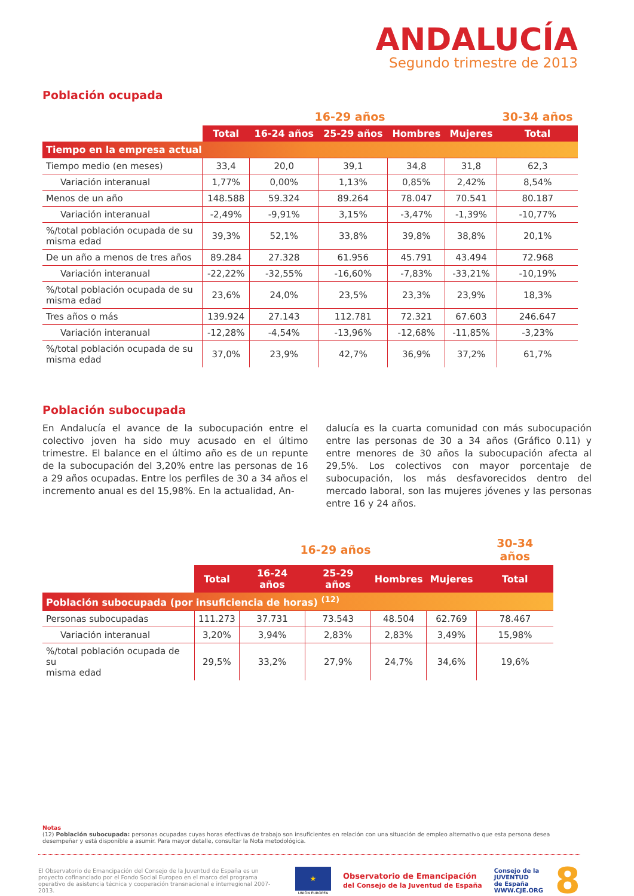ANDALUCÍA
Segundo trimestre de 2013
Población ocupada
| | 16-29 años | | | | | 30-34 años |
| --- | --- | --- | --- | --- | --- | --- |
| | Total | 16-24 años | 25-29 años | Hombres | Mujeres | Total |
| Tiempo en la empresa actual | | | | | | |
| Tiempo medio (en meses) | 33,4 | 20,0 | 39,1 | 34,8 | 31,8 | 62,3 |
| Variación interanual | 1,77% | 0,00% | 1,13% | 0,85% | 2,42% | 8,54% |
| Menos de un año | 148.588 | 59.324 | 89.264 | 78.047 | 70.541 | 80.187 |
| Variación interanual | -2,49% | -9,91% | 3,15% | -3,47% | -1,39% | -10,77% |
| %/total población ocupada de su misma edad | 39,3% | 52,1% | 33,8% | 39,8% | 38,8% | 20,1% |
| De un año a menos de tres años | 89.284 | 27.328 | 61.956 | 45.791 | 43.494 | 72.968 |
| Variación interanual | -22,22% | -32,55% | -16,60% | -7,83% | -33,21% | -10,19% |
| %/total población ocupada de su misma edad | 23,6% | 24,0% | 23,5% | 23,3% | 23,9% | 18,3% |
| Tres años o más | 139.924 | 27.143 | 112.781 | 72.321 | 67.603 | 246.647 |
| Variación interanual | -12,28% | -4,54% | -13,96% | -12,68% | -11,85% | -3,23% |
| %/total población ocupada de su misma edad | 37,0% | 23,9% | 42,7% | 36,9% | 37,2% | 61,7% |
Población subocupada
En Andalucía el avance de la subocupación entre el colectivo joven ha sido muy acusado en el último trimestre. El balance en el último año es de un repunte de la subocupación del 3,20% entre las personas de 16 a 29 años ocupadas. Entre los perfiles de 30 a 34 años el incremento anual es del 15,98%. En la actualidad, An-
dalucía es la cuarta comunidad con más subocupación entre las personas de 30 a 34 años (Gráfico 0.11) y entre menores de 30 años la subocupación afecta al 29,5%. Los colectivos con mayor porcentaje de subocupación, los más desfavorecidos dentro del mercado laboral, son las mujeres jóvenes y las personas entre 16 y 24 años.
| | 16-29 años | | | | | 30-34 años |
| --- | --- | --- | --- | --- | --- | --- |
| | Total | 16-24 años | 25-29 años | Hombres | Mujeres | Total |
| Población subocupada (por insuficiencia de horas) <sup>(12)</sup> | | | | | | |
| Personas subocupadas | 111.273 | 37.731 | 73.543 | 48.504 | 62.769 | 78.467 |
| Variación interanual | 3,20% | 3,94% | 2,83% | 2,83% | 3,49% | 15,98% |
| %/total población ocupada de su misma edad | 29,5% | 33,2% | 27,9% | 24,7% | 34,6% | 19,6% |
Notas
(12) Población subocupada: personas ocupadas cuyas horas efectivas de trabajo son insuficientes en relación con una situación de empleo alternativo que esta persona desea desempeñar y está disponible a asumir. Para mayor detalle, consultar la Nota metodológica.
El Observatorio de Emancipación del Consejo de la Juventud de España es un proyecto cofinanciado por el Fondo Social Europeo en el marco del programa operativo de asistencia técnica y cooperación transnacional e interregional 2007-2013.
★
UNIÓN EUROPEA
Observatorio de Emancipación
del Consejo de la Juventud de España
Consejo de la
JUVENTUD
de España
WWW.CJE.ORG
8